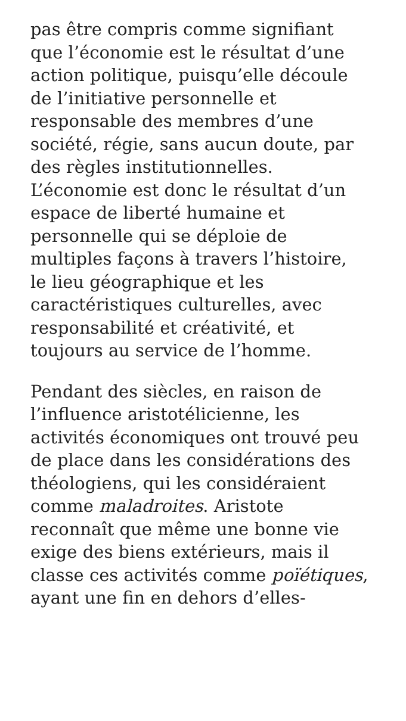pas être compris comme signifiant
que l’économie est le résultat d’une
action politique, puisqu’elle découle
de l’initiative personnelle et
responsable des membres d’une
société, régie, sans aucun doute, par
des règles institutionnelles.
L’économie est donc le résultat d’un
espace de liberté humaine et
personnelle qui se déploie de
multiples façons à travers l’histoire,
le lieu géographique et les
caractéristiques culturelles, avec
responsabilité et créativité, et
toujours au service de l’homme.
Pendant des siècles, en raison de
l’influence aristotélicienne, les
activités économiques ont trouvé peu
de place dans les considérations des
théologiens, qui les considéraient
comme maladroites. Aristote
reconnaît que même une bonne vie
exige des biens extérieurs, mais il
classe ces activités comme poïétiques,
ayant une fin en dehors d’elles-